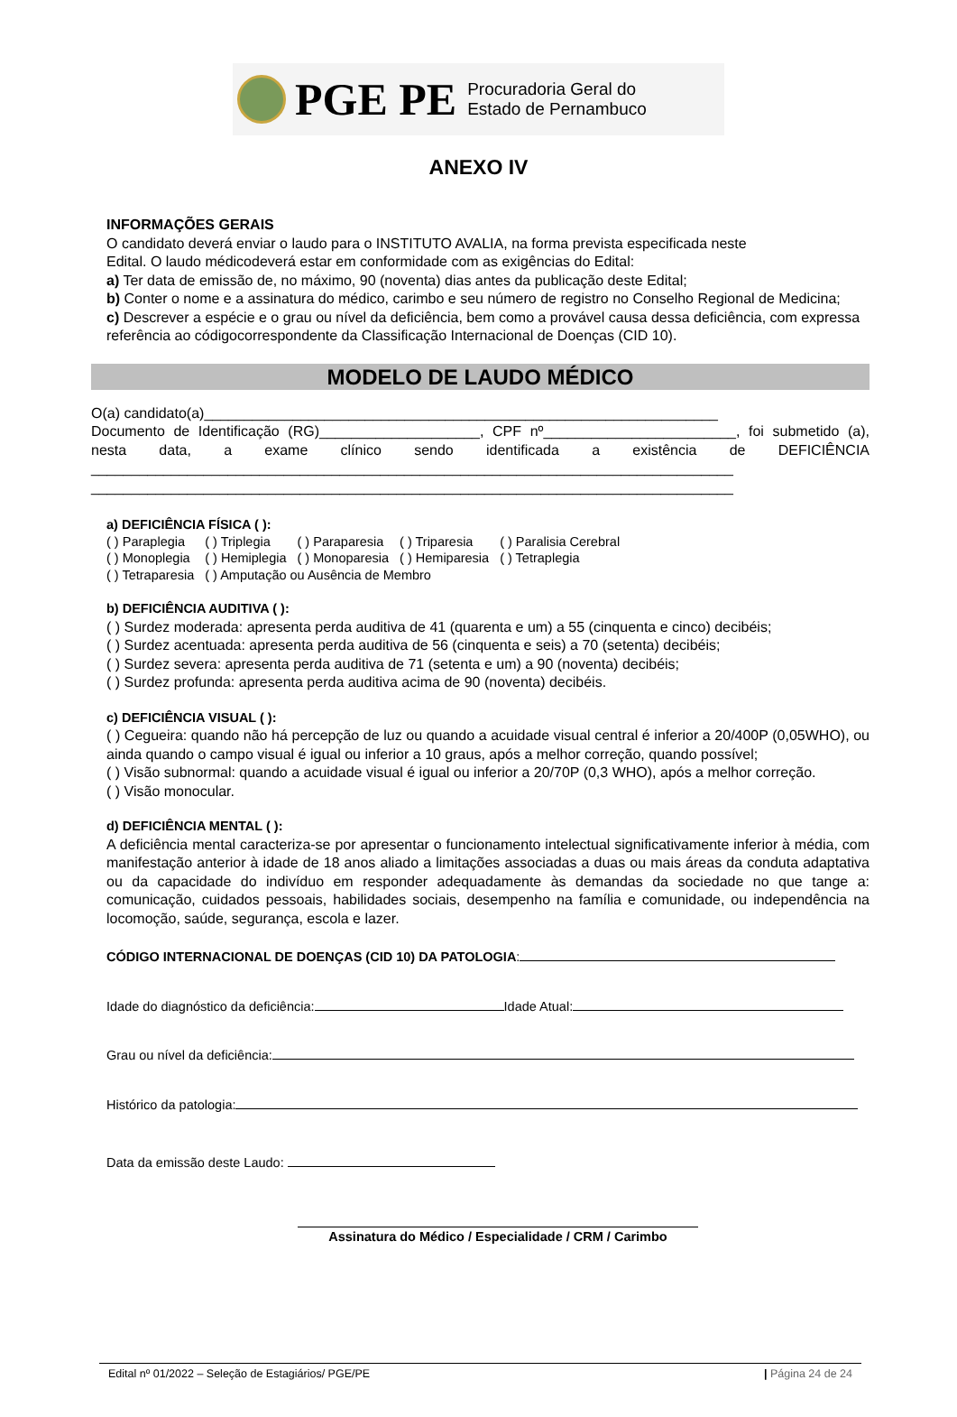PGE PE Procuradoria Geral do
Estado de Pernambuco
ANEXO IV
INFORMAÇÕES GERAIS
O candidato deverá enviar o laudo para o INSTITUTO AVALIA, na forma prevista especificada neste
Edital. O laudo médicodeverá estar em conformidade com as exigências do Edital:
a) Ter data de emissão de, no máximo, 90 (noventa) dias antes da publicação deste Edital;
b) Conter o nome e a assinatura do médico, carimbo e seu número de registro no Conselho Regional de Medicina;
c) Descrever a espécie e o grau ou nível da deficiência, bem como a provável causa dessa deficiência, com expressa referência ao códigocorrespondente da Classificação Internacional de Doenças (CID 10).
MODELO DE LAUDO MÉDICO
O(a) candidato(a)________________________________________________________________
Documento de Identificação (RG)____________________, CPF nº________________________, foi submetido (a), nesta data, a exame clínico sendo identificada a existência de DEFICIÊNCIA ________________________________________________________________________________ ________________________________________________________________________________
a) DEFICIÊNCIA FÍSICA ( ):
| ( ) Paraplegia | ( ) Triplegia | ( ) Paraparesia | ( ) Triparesia | ( ) Paralisia Cerebral |
| ( ) Monoplegia | ( ) Hemiplegia | ( ) Monoparesia | ( ) Hemiparesia | ( ) Tetraplegia |
| ( ) Tetraparesia | ( ) Amputação ou Ausência de Membro | | | |
b) DEFICIÊNCIA AUDITIVA ( ):
( ) Surdez moderada: apresenta perda auditiva de 41 (quarenta e um) a 55 (cinquenta e cinco) decibéis;
( ) Surdez acentuada: apresenta perda auditiva de 56 (cinquenta e seis) a 70 (setenta) decibéis;
( ) Surdez severa: apresenta perda auditiva de 71 (setenta e um) a 90 (noventa) decibéis;
( ) Surdez profunda: apresenta perda auditiva acima de 90 (noventa) decibéis.
c) DEFICIÊNCIA VISUAL ( ):
( ) Cegueira: quando não há percepção de luz ou quando a acuidade visual central é inferior a 20/400P (0,05WHO), ou ainda quando o campo visual é igual ou inferior a 10 graus, após a melhor correção, quando possível;
( ) Visão subnormal: quando a acuidade visual é igual ou inferior a 20/70P (0,3 WHO), após a melhor correção.
( ) Visão monocular.
d) DEFICIÊNCIA MENTAL ( ):
A deficiência mental caracteriza-se por apresentar o funcionamento intelectual significativamente inferior à média, com manifestação anterior à idade de 18 anos aliado a limitações associadas a duas ou mais áreas da conduta adaptativa ou da capacidade do indivíduo em responder adequadamente às demandas da sociedade no que tange a: comunicação, cuidados pessoais, habilidades sociais, desempenho na família e comunidade, ou independência na locomoção, saúde, segurança, escola e lazer.
CÓDIGO INTERNACIONAL DE DOENÇAS (CID 10) DA PATOLOGIA:
Idade do diagnóstico da deficiência: Idade Atual:
Grau ou nível da deficiência:
Histórico da patologia:
Data da emissão deste Laudo:
Assinatura do Médico / Especialidade / CRM / Carimbo
Edital nº 01/2022 – Seleção de Estagiários/ PGE/PE | Página 24 de 24